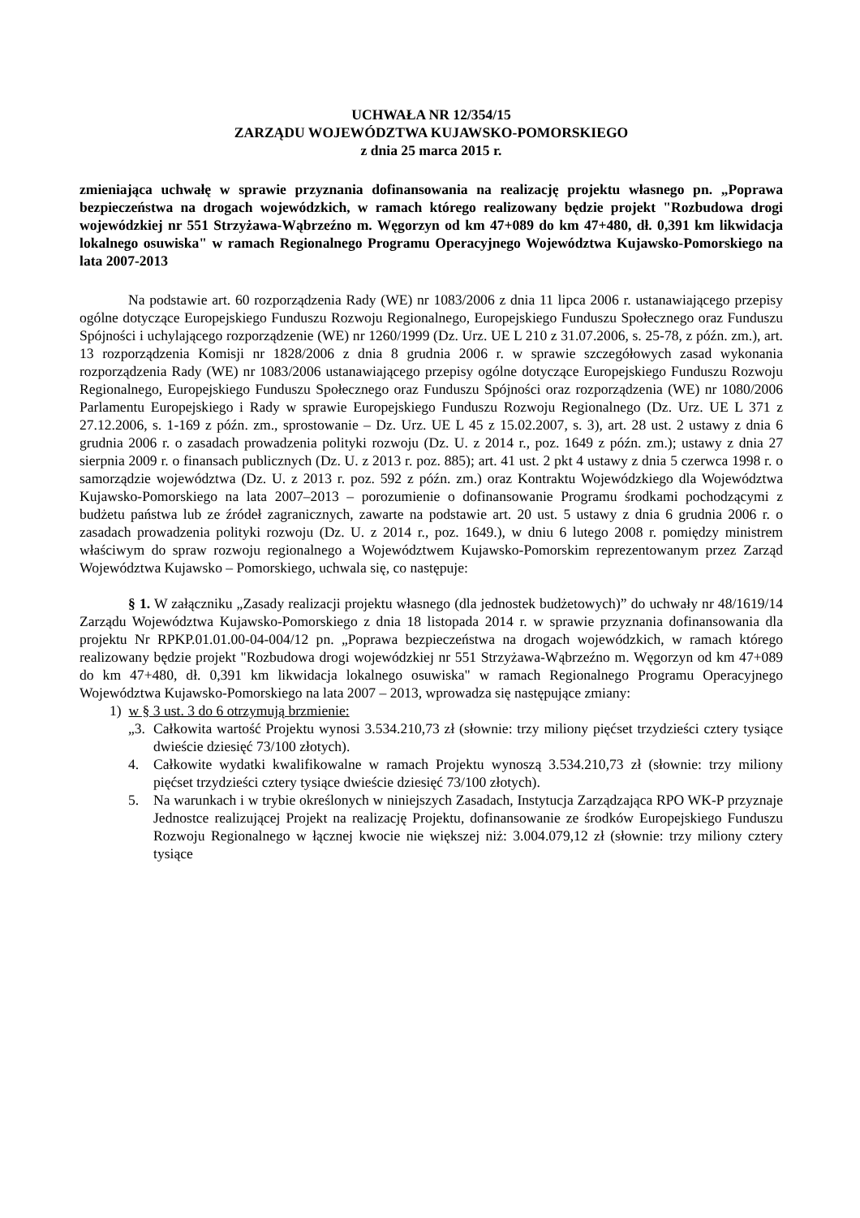UCHWAŁA NR 12/354/15
ZARZĄDU WOJEWÓDZTWA KUJAWSKO-POMORSKIEGO
z dnia 25 marca 2015 r.
zmieniająca uchwałę w sprawie przyznania dofinansowania na realizację projektu własnego pn. „Poprawa bezpieczeństwa na drogach wojewódzkich, w ramach którego realizowany będzie projekt "Rozbudowa drogi wojewódzkiej nr 551 Strzyżawa-Wąbrzeźno m. Węgorzyn od km 47+089 do km 47+480, dł. 0,391 km likwidacja lokalnego osuwiska" w ramach Regionalnego Programu Operacyjnego Województwa Kujawsko-Pomorskiego na lata 2007-2013
Na podstawie art. 60 rozporządzenia Rady (WE) nr 1083/2006 z dnia 11 lipca 2006 r. ustanawiającego przepisy ogólne dotyczące Europejskiego Funduszu Rozwoju Regionalnego, Europejskiego Funduszu Społecznego oraz Funduszu Spójności i uchylającego rozporządzenie (WE) nr 1260/1999 (Dz. Urz. UE L 210 z 31.07.2006, s. 25-78, z późn. zm.), art. 13 rozporządzenia Komisji nr 1828/2006 z dnia 8 grudnia 2006 r. w sprawie szczegółowych zasad wykonania rozporządzenia Rady (WE) nr 1083/2006 ustanawiającego przepisy ogólne dotyczące Europejskiego Funduszu Rozwoju Regionalnego, Europejskiego Funduszu Społecznego oraz Funduszu Spójności oraz rozporządzenia (WE) nr 1080/2006 Parlamentu Europejskiego i Rady w sprawie Europejskiego Funduszu Rozwoju Regionalnego (Dz. Urz. UE L 371 z 27.12.2006, s. 1-169 z późn. zm., sprostowanie – Dz. Urz. UE L 45 z 15.02.2007, s. 3), art. 28 ust. 2 ustawy z dnia 6 grudnia 2006 r. o zasadach prowadzenia polityki rozwoju (Dz. U. z 2014 r., poz. 1649 z późn. zm.); ustawy z dnia 27 sierpnia 2009 r. o finansach publicznych (Dz. U. z 2013 r. poz. 885); art. 41 ust. 2 pkt 4 ustawy z dnia 5 czerwca 1998 r. o samorządzie województwa (Dz. U. z 2013 r. poz. 592 z późn. zm.) oraz Kontraktu Wojewódzkiego dla Województwa Kujawsko-Pomorskiego na lata 2007–2013 – porozumienie o dofinansowanie Programu środkami pochodzącymi z budżetu państwa lub ze źródeł zagranicznych, zawarte na podstawie art. 20 ust. 5 ustawy z dnia 6 grudnia 2006 r. o zasadach prowadzenia polityki rozwoju (Dz. U. z 2014 r., poz. 1649.), w dniu 6 lutego 2008 r. pomiędzy ministrem właściwym do spraw rozwoju regionalnego a Województwem Kujawsko-Pomorskim reprezentowanym przez Zarząd Województwa Kujawsko – Pomorskiego, uchwala się, co następuje:
§ 1. W załączniku „Zasady realizacji projektu własnego (dla jednostek budżetowych)” do uchwały nr 48/1619/14 Zarządu Województwa Kujawsko-Pomorskiego z dnia 18 listopada 2014 r. w sprawie przyznania dofinansowania dla projektu Nr RPKP.01.01.00-04-004/12 pn. „Poprawa bezpieczeństwa na drogach wojewódzkich, w ramach którego realizowany będzie projekt "Rozbudowa drogi wojewódzkiej nr 551 Strzyżawa-Wąbrzeźno m. Węgorzyn od km 47+089 do km 47+480, dł. 0,391 km likwidacja lokalnego osuwiska" w ramach Regionalnego Programu Operacyjnego Województwa Kujawsko-Pomorskiego na lata 2007 – 2013, wprowadza się następujące zmiany:
1) w § 3 ust. 3 do 6 otrzymują brzmienie:
„3.
Całkowita wartość Projektu wynosi 3.534.210,73 zł (słownie: trzy miliony pięćset trzydzieści cztery tysiące dwieście dziesięć 73/100 złotych).
4. Całkowite wydatki kwalifikowalne w ramach Projektu wynoszą 3.534.210,73 zł (słownie: trzy miliony pięćset trzydzieści cztery tysiące dwieście dziesięć 73/100 złotych).
5. Na warunkach i w trybie określonych w niniejszych Zasadach, Instytucja Zarządzająca RPO WK-P przyznaje Jednostce realizującej Projekt na realizację Projektu, dofinansowanie ze środków Europejskiego Funduszu Rozwoju Regionalnego w łącznej kwocie nie większej niż: 3.004.079,12 zł (słownie: trzy miliony cztery tysiące